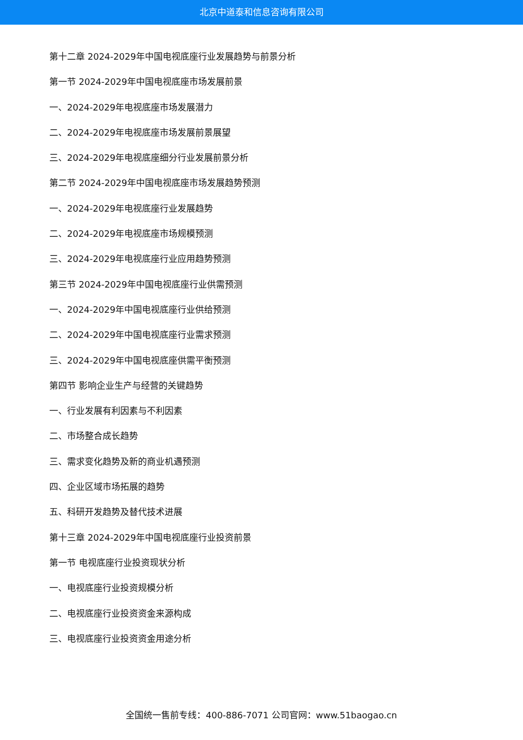北京中道泰和信息咨询有限公司
第十二章 2024-2029年中国电视底座行业发展趋势与前景分析
第一节 2024-2029年中国电视底座市场发展前景
一、2024-2029年电视底座市场发展潜力
二、2024-2029年电视底座市场发展前景展望
三、2024-2029年电视底座细分行业发展前景分析
第二节 2024-2029年中国电视底座市场发展趋势预测
一、2024-2029年电视底座行业发展趋势
二、2024-2029年电视底座市场规模预测
三、2024-2029年电视底座行业应用趋势预测
第三节 2024-2029年中国电视底座行业供需预测
一、2024-2029年中国电视底座行业供给预测
二、2024-2029年中国电视底座行业需求预测
三、2024-2029年中国电视底座供需平衡预测
第四节 影响企业生产与经营的关键趋势
一、行业发展有利因素与不利因素
二、市场整合成长趋势
三、需求变化趋势及新的商业机遇预测
四、企业区域市场拓展的趋势
五、科研开发趋势及替代技术进展
第十三章 2024-2029年中国电视底座行业投资前景
第一节 电视底座行业投资现状分析
一、电视底座行业投资规模分析
二、电视底座行业投资资金来源构成
三、电视底座行业投资资金用途分析
全国统一售前专线：400-886-7071 公司官网：www.51baogao.cn